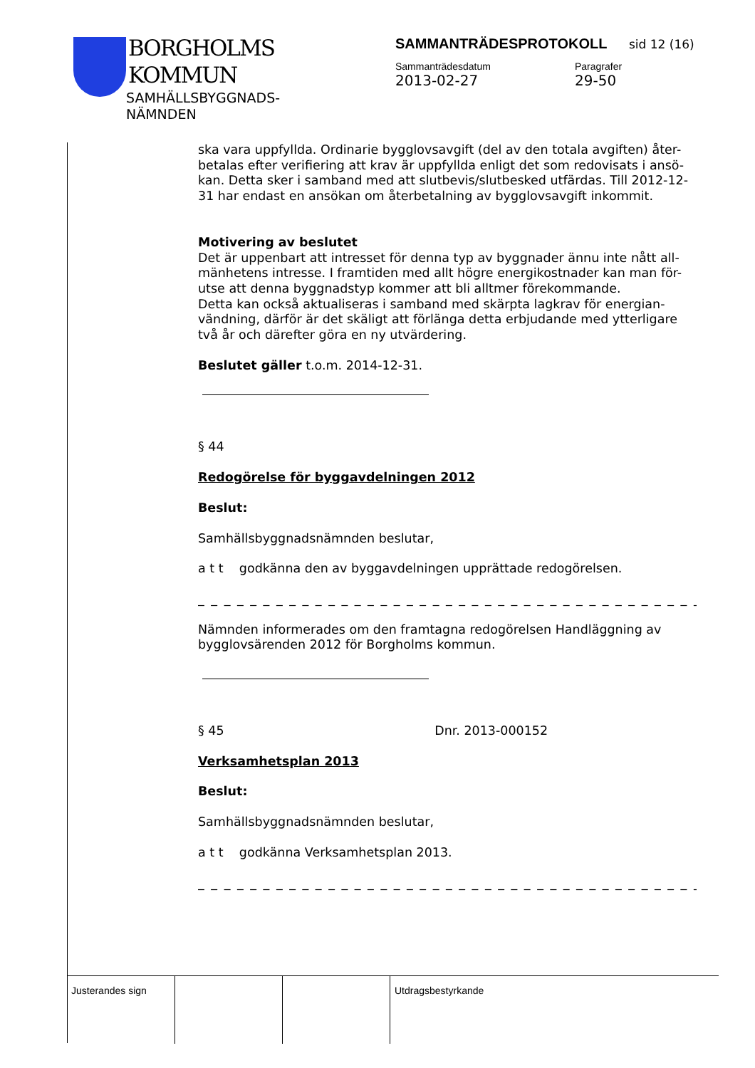BORGHOLMS
KOMMUN
SAMHÄLLSBYGGNADS-
NÄMNDEN
SAMMANTRÄDESPROTOKOLL sid 12 (16)
Sammanträdesdatum
2013-02-27
Paragrafer
29-50
ska vara uppfyllda. Ordinarie bygglovsavgift (del av den totala avgiften) åter-betalas efter verifiering att krav är uppfyllda enligt det som redovisats i ansö-kan. Detta sker i samband med att slutbevis/slutbesked utfärdas. Till 2012-12-31 har endast en ansökan om återbetalning av bygglovsavgift inkommit.
Motivering av beslutet
Det är uppenbart att intresset för denna typ av byggnader ännu inte nått all-mänhetens intresse. I framtiden med allt högre energikostnader kan man för-utse att denna byggnadstyp kommer att bli alltmer förekommande.
Detta kan också aktualiseras i samband med skärpta lagkrav för energian-vändning, därför är det skäligt att förlänga detta erbjudande med ytterligare två år och därefter göra en ny utvärdering.
Beslutet gäller t.o.m. 2014-12-31.
§ 44
Redogörelse för byggavdelningen 2012
Beslut:
Samhällsbyggnadsnämnden beslutar,
a t t godkänna den av byggavdelningen upprättade redogörelsen.
_ _ _ _ _ _ _ _ _ _ _ _ _ _ _ _ _ _ _ _ _ _ _ _ _ _ _ _ _ _ _ _ _ _ _ _ _ _ _ _ _ _
Nämnden informerades om den framtagna redogörelsen Handläggning av bygglovsärenden 2012 för Borgholms kommun.
§ 45 Dnr. 2013-000152
Verksamhetsplan 2013
Beslut:
Samhällsbyggnadsnämnden beslutar,
a t t godkänna Verksamhetsplan 2013.
_ _ _ _ _ _ _ _ _ _ _ _ _ _ _ _ _ _ _ _ _ _ _ _ _ _ _ _ _ _ _ _ _ _ _ _ _ _ _ _ _ _
Justerandes sign Utdragsbestyrkande